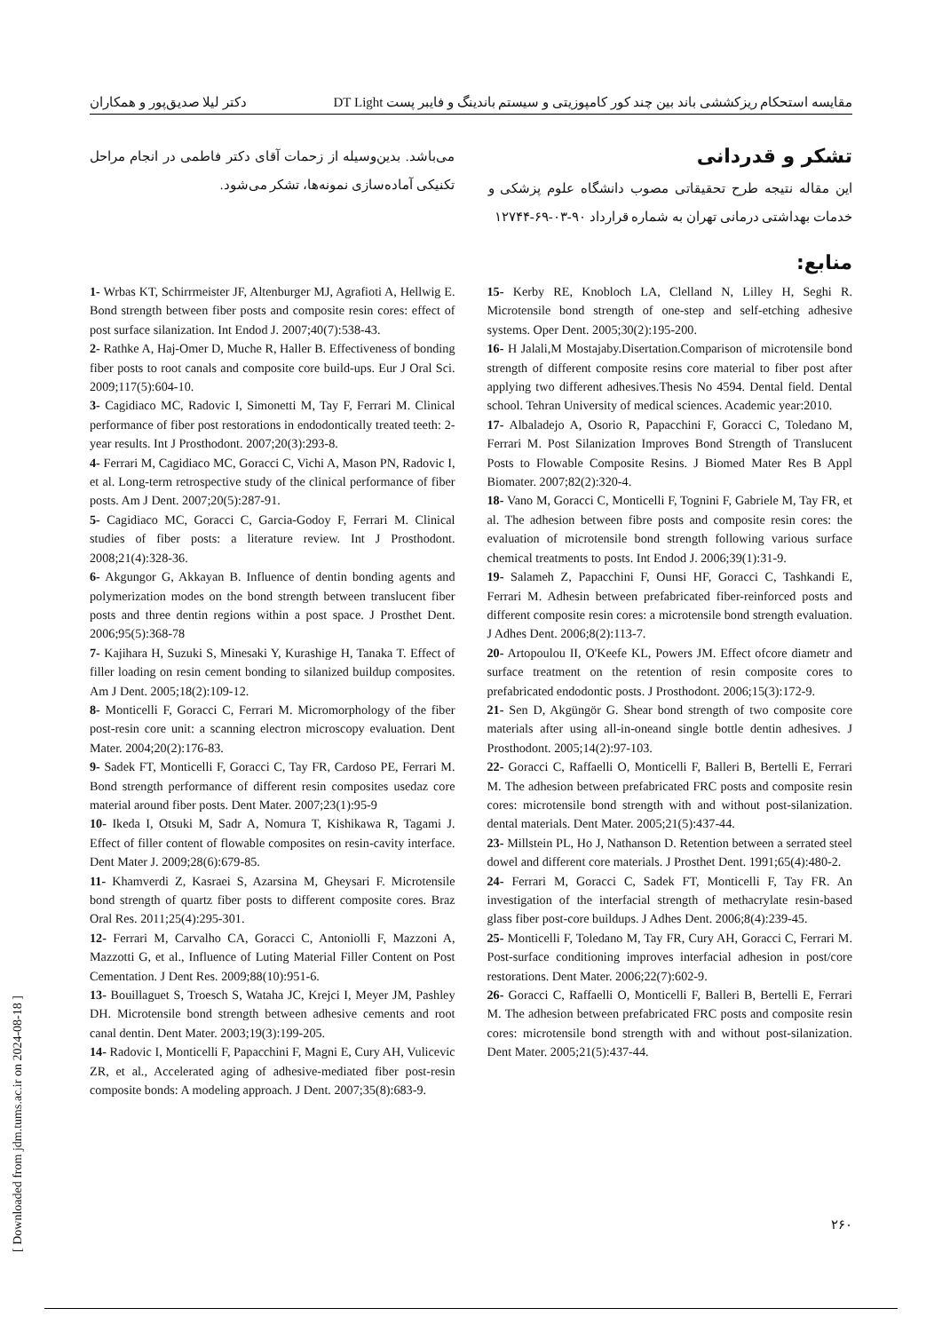مقایسه استحکام ریزکششی باند بین چند کور کامپوزیتی و سیستم باندینگ و فایبر پست DT Light دکتر لیلا صدیق‌پور و همکاران
تشکر و قدردانی
این مقاله نتیجه طرح تحقیقاتی مصوب دانشگاه علوم پزشکی و خدمات بهداشتی درمانی تهران به شماره قرارداد ۹۰-۰۳-۶۹-۱۲۷۴۴
منابع:
می‌باشد. بدین‌وسیله از زحمات آقای دکتر فاطمی در انجام مراحل تکنیکی آماده‌سازی نمونه‌ها، تشکر می‌شود.
1- Wrbas KT, Schirrmeister JF, Altenburger MJ, Agrafioti A, Hellwig E. Bond strength between fiber posts and composite resin cores: effect of post surface silanization. Int Endod J. 2007;40(7):538-43.
2- Rathke A, Haj-Omer D, Muche R, Haller B. Effectiveness of bonding fiber posts to root canals and composite core build-ups. Eur J Oral Sci. 2009;117(5):604-10.
3- Cagidiaco MC, Radovic I, Simonetti M, Tay F, Ferrari M. Clinical performance of fiber post restorations in endodontically treated teeth: 2-year results. Int J Prosthodont. 2007;20(3):293-8.
4- Ferrari M, Cagidiaco MC, Goracci C, Vichi A, Mason PN, Radovic I, et al. Long-term retrospective study of the clinical performance of fiber posts. Am J Dent. 2007;20(5):287-91.
5- Cagidiaco MC, Goracci C, Garcia-Godoy F, Ferrari M. Clinical studies of fiber posts: a literature review. Int J Prosthodont. 2008;21(4):328-36.
6- Akgungor G, Akkayan B. Influence of dentin bonding agents and polymerization modes on the bond strength between translucent fiber posts and three dentin regions within a post space. J Prosthet Dent. 2006;95(5):368-78
7- Kajihara H, Suzuki S, Minesaki Y, Kurashige H, Tanaka T. Effect of filler loading on resin cement bonding to silanized buildup composites. Am J Dent. 2005;18(2):109-12.
8- Monticelli F, Goracci C, Ferrari M. Micromorphology of the fiber post-resin core unit: a scanning electron microscopy evaluation. Dent Mater. 2004;20(2):176-83.
9- Sadek FT, Monticelli F, Goracci C, Tay FR, Cardoso PE, Ferrari M. Bond strength performance of different resin composites usedaz core material around fiber posts. Dent Mater. 2007;23(1):95-9
10- Ikeda I, Otsuki M, Sadr A, Nomura T, Kishikawa R, Tagami J. Effect of filler content of flowable composites on resin-cavity interface. Dent Mater J. 2009;28(6):679-85.
11- Khamverdi Z, Kasraei S, Azarsina M, Gheysari F. Microtensile bond strength of quartz fiber posts to different composite cores. Braz Oral Res. 2011;25(4):295-301.
12- Ferrari M, Carvalho CA, Goracci C, Antoniolli F, Mazzoni A, Mazzotti G, et al., Influence of Luting Material Filler Content on Post Cementation. J Dent Res. 2009;88(10):951-6.
13- Bouillaguet S, Troesch S, Wataha JC, Krejci I, Meyer JM, Pashley DH. Microtensile bond strength between adhesive cements and root canal dentin. Dent Mater. 2003;19(3):199-205.
14- Radovic I, Monticelli F, Papacchini F, Magni E, Cury AH, Vulicevic ZR, et al., Accelerated aging of adhesive-mediated fiber post-resin composite bonds: A modeling approach. J Dent. 2007;35(8):683-9.
15- Kerby RE, Knobloch LA, Clelland N, Lilley H, Seghi R. Microtensile bond strength of one-step and self-etching adhesive systems. Oper Dent. 2005;30(2):195-200.
16- H Jalali,M Mostajaby.Disertation.Comparison of microtensile bond strength of different composite resins core material to fiber post after applying two different adhesives.Thesis No 4594. Dental field. Dental school. Tehran University of medical sciences. Academic year:2010.
17- Albaladejo A, Osorio R, Papacchini F, Goracci C, Toledano M, Ferrari M. Post Silanization Improves Bond Strength of Translucent Posts to Flowable Composite Resins. J Biomed Mater Res B Appl Biomater. 2007;82(2):320-4.
18- Vano M, Goracci C, Monticelli F, Tognini F, Gabriele M, Tay FR, et al. The adhesion between fibre posts and composite resin cores: the evaluation of microtensile bond strength following various surface chemical treatments to posts. Int Endod J. 2006;39(1):31-9.
19- Salameh Z, Papacchini F, Ounsi HF, Goracci C, Tashkandi E, Ferrari M. Adhesin between prefabricated fiber-reinforced posts and different composite resin cores: a microtensile bond strength evaluation. J Adhes Dent. 2006;8(2):113-7.
20- Artopoulou II, O'Keefe KL, Powers JM. Effect ofcore diametr and surface treatment on the retention of resin composite cores to prefabricated endodontic posts. J Prosthodont. 2006;15(3):172-9.
21- Sen D, Akgüngör G. Shear bond strength of two composite core materials after using all-in-oneand single bottle dentin adhesives. J Prosthodont. 2005;14(2):97-103.
22- Goracci C, Raffaelli O, Monticelli F, Balleri B, Bertelli E, Ferrari M. The adhesion between prefabricated FRC posts and composite resin cores: microtensile bond strength with and without post-silanization. dental materials. Dent Mater. 2005;21(5):437-44.
23- Millstein PL, Ho J, Nathanson D. Retention between a serrated steel dowel and different core materials. J Prosthet Dent. 1991;65(4):480-2.
24- Ferrari M, Goracci C, Sadek FT, Monticelli F, Tay FR. An investigation of the interfacial strength of methacrylate resin-based glass fiber post-core buildups. J Adhes Dent. 2006;8(4):239-45.
25- Monticelli F, Toledano M, Tay FR, Cury AH, Goracci C, Ferrari M. Post-surface conditioning improves interfacial adhesion in post/core restorations. Dent Mater. 2006;22(7):602-9.
26- Goracci C, Raffaelli O, Monticelli F, Balleri B, Bertelli E, Ferrari M. The adhesion between prefabricated FRC posts and composite resin cores: microtensile bond strength with and without post-silanization. Dent Mater. 2005;21(5):437-44.
۲۶۰
[ Downloaded from jdm.tums.ac.ir on 2024-08-18 ]